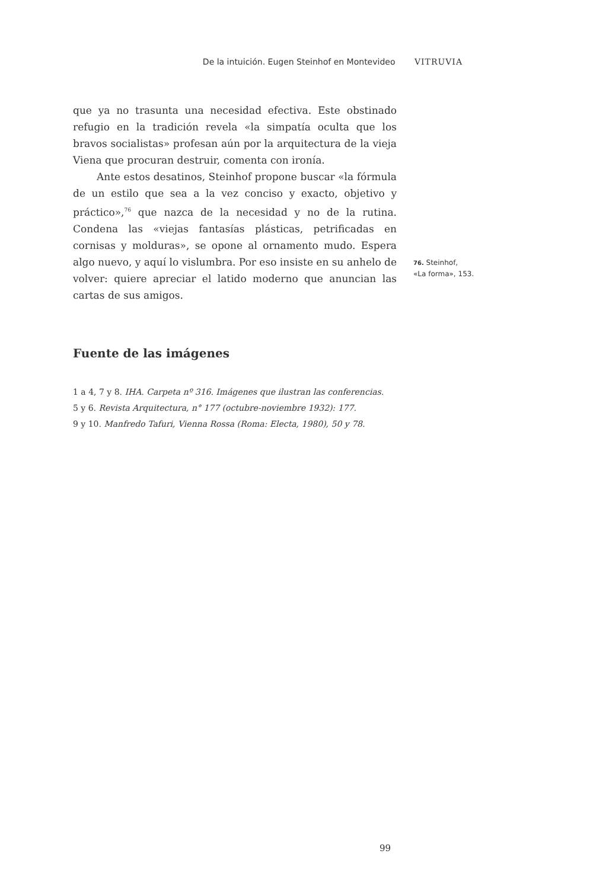De la intuición. Eugen Steinhof en Montevideo VITRUVIA
que ya no trasunta una necesidad efectiva. Este obstinado refugio en la tradición revela «la simpatía oculta que los bravos socialistas» profesan aún por la arquitectura de la vieja Viena que procuran destruir, comenta con ironía.
Ante estos desatinos, Steinhof propone buscar «la fórmula de un estilo que sea a la vez conciso y exacto, objetivo y práctico»,<sup>76</sup> que nazca de la necesidad y no de la rutina. Condena las «viejas fantasías plásticas, petrificadas en cornisas y molduras», se opone al ornamento mudo. Espera algo nuevo, y aquí lo vislumbra. Por eso insiste en su anhelo de volver: quiere apreciar el latido moderno que anuncian las cartas de sus amigos.
Fuente de las imágenes
1 a 4, 7 y 8. IHA. Carpeta nº 316. Imágenes que ilustran las conferencias.
5 y 6. Revista Arquitectura, n° 177 (octubre-noviembre 1932): 177.
9 y 10. Manfredo Tafuri, Vienna Rossa (Roma: Electa, 1980), 50 y 78.
76. Steinhof,
«La forma», 153.
99